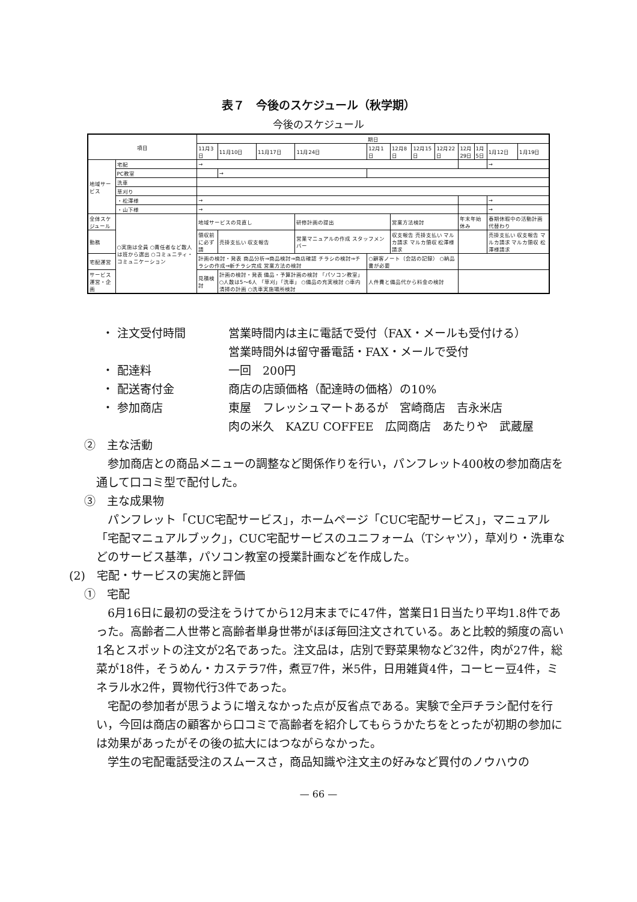表７　今後のスケジュール（秋学期）
今後のスケジュール
| 項目 | | 期日 | | | | | | | | | | | |
| --- | --- | --- | --- | --- | --- | --- | --- | --- | --- | --- | --- | --- | --- |
| | | 11月3日 | 11月10日 | 11月17日 | 11月24日 | 12月1日 | 12月8日 | 12月15日 | 12月22日 | 12月29日 | 1月5日 | 1月12日 | 1月19日 |
| 地域サービス | 宅配 | → | | | | | | | | | | → | |
| | PC教室 | | → | | | | | | | | | | |
| | 洗車 | | | | | | | | | | | | |
| | 草刈り | | | | | | | | | | | | |
| | ・松澤様 | → | | | | | | | | | | → | |
| | ・山下様 | → | | | | | | | | | | → | |
| 全体スケジュール | ○実施は全員 ○責任者など数人は班から選出 ○コミュニティ・コミュニケーション | 地域サービスの見直し | | | 研修計画の提出 | | 営業方法検討 | | | 年末年始休み | | 春期休暇中の活動計画 代替わり | |
| 勤務 | | 領収前に必ず請 | 売掛支払い 収支報告 | | 営業マニュアルの作成 スタッフメンバー | | 収支報告 売掛支払い マルカ請求 マルカ領収 松澤様請求 | | | | | 売掛支払い 収支報告 マルカ請求 マルカ領収 松澤様請求 | |
| 宅配運営 | | 計画の検討・発表 商品分析⇒商品検討⇒商店確認 チラシの検討⇒チラシの作成⇒新チラシ完成 営業方法の検討 | | | | ○顧客ノート（会話の記録） ○納品書が必要 | | | | | | | |
| サービス運営・企画 | | 見積検討 | 計画の検討・発表 備品・予算計画の検討 「パソコン教室」 ○人数は5〜6人 「草刈」「洗車」 ○備品の充実検討 ○車内清掃の計画 ○洗車実施場所検討 | | | 人件費と備品代から料金の検討 | | | | | | | |
・ 注文受付時間 営業時間内は主に電話で受付（FAX・メールも受付ける）
営業時間外は留守番電話・FAX・メールで受付
・ 配達料 一回　200円
・ 配送寄付金 商店の店頭価格（配達時の価格）の10%
・ 参加商店 東屋　フレッシュマートあるが　宮崎商店　吉永米店
肉の米久　KAZU COFFEE　広岡商店　あたりや　武蔵屋
②　主な活動
参加商店との商品メニューの調整など関係作りを行い，パンフレット400枚の参加商店を通して口コミ型で配付した。
③　主な成果物
パンフレット「CUC宅配サービス」，ホームページ「CUC宅配サービス」，マニュアル「宅配マニュアルブック」，CUC宅配サービスのユニフォーム（Tシャツ），草刈り・洗車などのサービス基準，パソコン教室の授業計画などを作成した。
(2)　宅配・サービスの実施と評価
①　宅配
6月16日に最初の受注をうけてから12月末までに47件，営業日1日当たり平均1.8件であった。高齢者二人世帯と高齢者単身世帯がほぼ毎回注文されている。あと比較的頻度の高い1名とスポットの注文が2名であった。注文品は，店別で野菜果物など32件，肉が27件，総菜が18件，そうめん・カステラ7件，煮豆7件，米5件，日用雑貨4件，コーヒー豆4件，ミネラル水2件，買物代行3件であった。
宅配の参加者が思うように増えなかった点が反省点である。実験で全戸チラシ配付を行い，今回は商店の顧客から口コミで高齢者を紹介してもらうかたちをとったが初期の参加には効果があったがその後の拡大にはつながらなかった。
学生の宅配電話受注のスムースさ，商品知識や注文主の好みなど買付のノウハウの
— 66 —